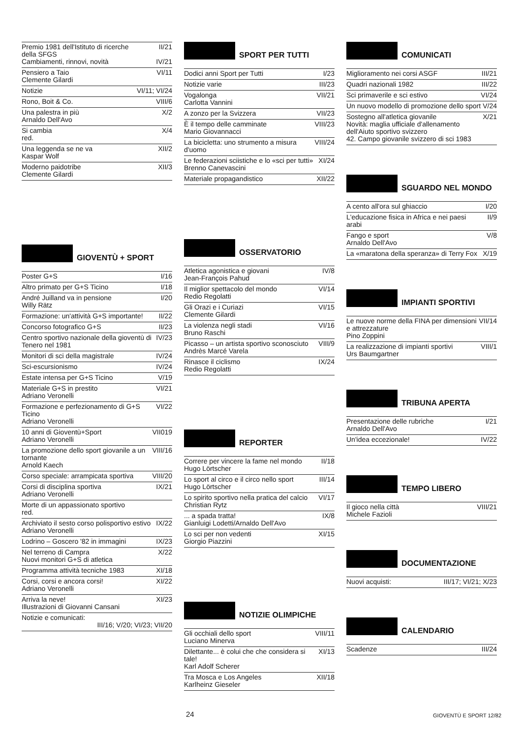| Premio 1981 dell'Istituto di ricerche della SFGS Cambiamenti, rinnovi, novità | II/21 IV/21 |
| Pensiero a Taio Clemente Gilardi | VI/11 |
| Notizie | VI/11; VI/24 |
| Rono, Boit & Co. | VIII/6 |
| Una palestra in più Arnaldo Dell'Avo | X/2 |
| Si cambia red. | X/4 |
| Una leggenda se ne va Kaspar Wolf | XII/2 |
| Moderno paidotribe Clemente Gilardi | XII/3 |
GIOVENTÙ + SPORT
| Poster G+S | I/16 |
| Altro primato per G+S Ticino | I/18 |
| André Juilland va in pensione Willy Rätz | I/20 |
| Formazione: un'attività G+S importante! | II/22 |
| Concorso fotografico G+S | II/23 |
| Centro sportivo nazionale della gioventù di Tenero nel 1981 | IV/23 |
| Monitori di sci della magistrale | IV/24 |
| Sci-escursionismo | IV/24 |
| Estate intensa per G+S Ticino | V/19 |
| Materiale G+S in prestito Adriano Veronelli | VI/21 |
| Formazione e perfezionamento di G+S Ticino Adriano Veronelli | VI/22 |
| 10 anni di Gioventù+Sport Adriano Veronelli | VII019 |
| La promozione dello sport giovanile a un tornante Arnold Kaech | VIII/16 |
| Corso speciale: arrampicata sportiva | VIII/20 |
| Corsi di disciplina sportiva Adriano Veronelli | IX/21 |
| Morte di un appassionato sportivo red. | |
| Archiviato il sesto corso polisportivo estivo Adriano Veronelli | IX/22 |
| Lodrino – Goscero '82 in immagini | IX/23 |
| Nel terreno di Campra Nuovi monitori G+S di atletica | X/22 |
| Programma attività tecniche 1983 | XI/18 |
| Corsi, corsi e ancora corsi! Adriano Veronelli | XI/22 |
| Arriva la neve! Illustrazioni di Giovanni Cansani | XI/23 |
| Notizie e comunicati: III/16; V/20; VI/23; VII/20 | |
SPORT PER TUTTI
| Dodici anni Sport per Tutti | I/23 |
| Notizie varie | III/23 |
| Vogalonga Carlotta Vannini | VII/21 |
| A zonzo per la Svizzera | VII/23 |
| È il tempo delle camminate Mario Giovannacci | VIII/23 |
| La bicicletta: uno strumento a misura d'uomo | VIII/24 |
| Le federazioni sciistiche e lo «sci per tutti» Brenno Canevascini | XI/24 |
| Materiale propagandistico | XII/22 |
OSSERVATORIO
| Atletica agonistica e giovani Jean-François Pahud | IV/8 |
| Il miglior spettacolo del mondo Redio Regolatti | VI/14 |
| Gli Orazi e i Curiazi Clemente Gilardi | VI/15 |
| La violenza negli stadi Bruno Raschi | VI/16 |
| Picasso – un artista sportivo sconosciuto Andrès Marcé Varela | VIII/9 |
| Rinasce il ciclismo Redio Regolatti | IX/24 |
REPORTER
| Correre per vincere la fame nel mondo Hugo Lörtscher | II/18 |
| Lo sport al circo e il circo nello sport Hugo Lörtscher | III/14 |
| Lo spirito sportivo nella pratica del calcio Christian Rytz | VI/17 |
| ... a spada tratta! Gianluigi Lodetti/Arnaldo Dell'Avo | IX/8 |
| Lo sci per non vedenti Giorgio Piazzini | XI/15 |
NOTIZIE OLIMPICHE
| Gli occhiali dello sport Luciano Minerva | VIII/11 |
| Dilettante... è colui che che considera si tale! Karl Adolf Scherer | XI/13 |
| Tra Mosca e Los Angeles Karlheinz Gieseler | XII/18 |
COMUNICATI
| Miglioramento nei corsi ASGF | III/21 |
| Quadri nazionali 1982 | III/22 |
| Sci primaverile e sci estivo | VI/24 |
| Un nuovo modello di promozione dello sport | V/24 |
| Sostegno all'atletica giovanile Novità: maglia ufficiale d'allenamento dell'Aiuto sportivo svizzero 42. Campo giovanile svizzero di sci 1983 | X/21 |
SGUARDO NEL MONDO
| A cento all'ora sul ghiaccio | I/20 |
| L'educazione fisica in Africa e nei paesi arabi | II/9 |
| Fango e sport Arnaldo Dell'Avo | V/8 |
| La «maratona della speranza» di Terry Fox | X/19 |
IMPIANTI SPORTIVI
| Le nuove norme della FINA per dimensioni e attrezzature Pino Zoppini | VII/14 |
| La realizzazione di impianti sportivi Urs Baumgartner | VIII/1 |
TRIBUNA APERTA
| Presentazione delle rubriche Arnaldo Dell'Avo | I/21 |
| Un'idea eccezionale! | IV/22 |
TEMPO LIBERO
| Il gioco nella città Michele Fazioli | VIII/21 |
DOCUMENTAZIONE
| Nuovi acquisti: | III/17; VI/21; X/23 |
CALENDARIO
| Scadenze | III/24 |
24 GIOVENTÙ E SPORT 12/82